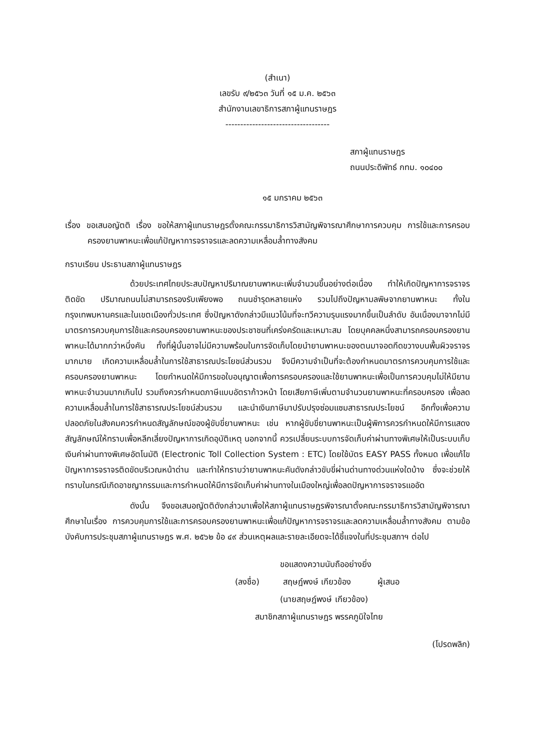(สำเนา)
เลขรับ ๙/๒๕๖๓ วันที่ ๑๕ ม.ค. ๒๕๖๓
สำนักงานเลขาธิการสภาผู้แทนราษฎร
-----------------------------------
สภาผู้แทนราษฎร
ถนนประดิพัทธ์ กทม. ๑๐๔๐๐
๑๕ มกราคม ๒๕๖๓
เรื่อง ขอเสนอญัตติ เรื่อง ขอให้สภาผู้แทนราษฎรตั้งคณะกรรมาธิการวิสามัญพิจารณาศึกษาการควบคุม การใช้และการครอบครองยานพาหนะเพื่อแก้ปัญหาการจราจรและลดความเหลื่อมล้ำทางสังคม
กราบเรียน ประธานสภาผู้แทนราษฎร
ด้วยประเทศไทยประสบปัญหาปริมาณยานพาหนะเพิ่มจำนวนขึ้นอย่างต่อเนื่อง ทำให้เกิดปัญหาการจราจรติดขัด ปริมาณถนนไม่สามารถรองรับเพียงพอ ถนนชำรุดหลายแห่ง รวมไปถึงปัญหามลพิษจากยานพาหนะ ทั้งในกรุงเทพมหานครและในเขตเมืองทั่วประเทศ ซึ่งปัญหาดังกล่าวมีแนวโน้มที่จะทวีความรุนแรงมากขึ้นเป็นลำดับ อันเนื่องมาจากไม่มีมาตรการควบคุมการใช้และครอบครองยานพาหนะของประชาชนที่เคร่งครัดและเหมาะสม โดยบุคคลหนึ่งสามารถครอบครองยานพาหนะได้มากกว่าหนึ่งคัน ทั้งที่ผู้นั้นอาจไม่มีความพร้อมในการจัดเก็บโดยนำยานพาหนะของตนมาจอดกีดขวางบนพื้นผิวจราจรมากมาย เกิดความเหลื่อมล้ำในการใช้สาธารณประโยชน์ส่วนรวม จึงมีความจำเป็นที่จะต้องกำหนดมาตรการควบคุมการใช้และครอบครองยานพาหนะ โดยกำหนดให้มีการขอใบอนุญาตเพื่อการครอบครองและใช้ยานพาหนะเพื่อเป็นการควบคุมไม่ให้มียานพาหนะจำนวนมากเกินไป รวมถึงควรกำหนดภาษีแบบอัตราก้าวหน้า โดยเสียภาษีเพิ่มตามจำนวนยานพาหนะที่ครอบครอง เพื่อลดความเหลื่อมล้ำในการใช้สาธารณประโยชน์ส่วนรวม และนำเงินภาษีมาปรับปรุงซ่อมแซมสาธารณประโยชน์ อีกทั้งเพื่อความปลอดภัยในสังคมควรกำหนดสัญลักษณ์ของผู้ขับขี่ยานพาหนะ เช่น หากผู้ขับขี่ยานพาหนะเป็นผู้พิการควรกำหนดให้มีการแสดงสัญลักษณ์ให้ทราบเพื่อหลีกเลี่ยงปัญหาการเกิดอุบัติเหตุ นอกจากนี้ ควรเปลี่ยนระบบการจัดเก็บค่าผ่านทางพิเศษให้เป็นระบบเก็บเงินค่าผ่านทางพิเศษอัตโนมัติ (Electronic Toll Collection System : ETC) โดยใช้บัตร EASY PASS ทั้งหมด เพื่อแก้ไขปัญหาการจราจรติดขัดบริเวณหน้าด่าน และทำให้ทราบว่ายานพาหนะคันดังกล่าวขับขี่ผ่านด่านทางด่วนแห่งใดบ้าง ซึ่งจะช่วยให้ทราบในกรณีเกิดอาชญากรรมและการกำหนดให้มีการจัดเก็บค่าผ่านทางในเมืองใหญ่เพื่อลดปัญหาการจราจรแออัด
ดังนั้น จึงขอเสนอญัตติดังกล่าวมาเพื่อให้สภาผู้แทนราษฎรพิจารณาตั้งคณะกรรมาธิการวิสามัญพิจารณาศึกษาในเรื่อง การควบคุมการใช้และการครอบครองยานพาหนะเพื่อแก้ปัญหาการจราจรและลดความเหลื่อมล้ำทางสังคม ตามข้อบังคับการประชุมสภาผู้แทนราษฎร พ.ศ. ๒๕๖๒ ข้อ ๔๙ ส่วนเหตุผลและรายละเอียดจะได้ชี้แจงในที่ประชุมสภาฯ ต่อไป
ขอแสดงความนับถืออย่างยิ่ง
(ลงชื่อ) สฤษฎ์พงษ์ เกียวข้อง ผู้เสนอ
(นายสฤษฎ์พงษ์ เกียวข้อง)
สมาชิกสภาผู้แทนราษฎร พรรคภูมิใจไทย
(โปรดพลิก)